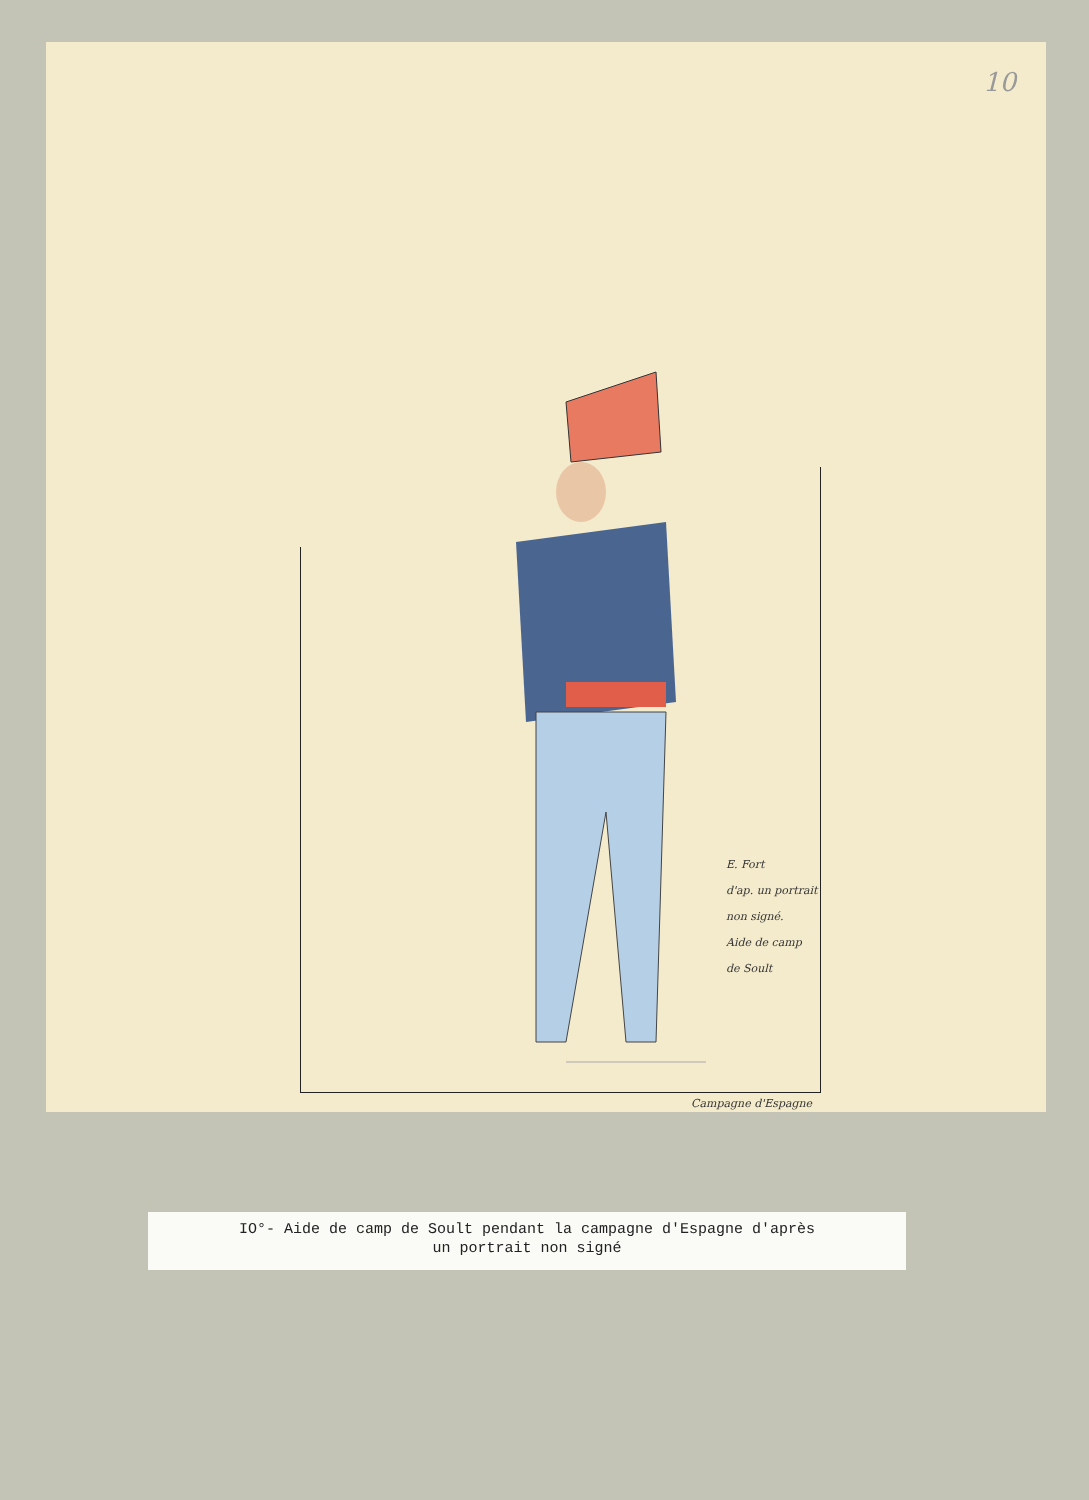10
E. Fort
d'ap. un portrait
non signé.
Aide de camp
de Soult
Campagne d'Espagne
IO°- Aide de camp de Soult pendant la campagne d'Espagne d'après
un portrait non signé